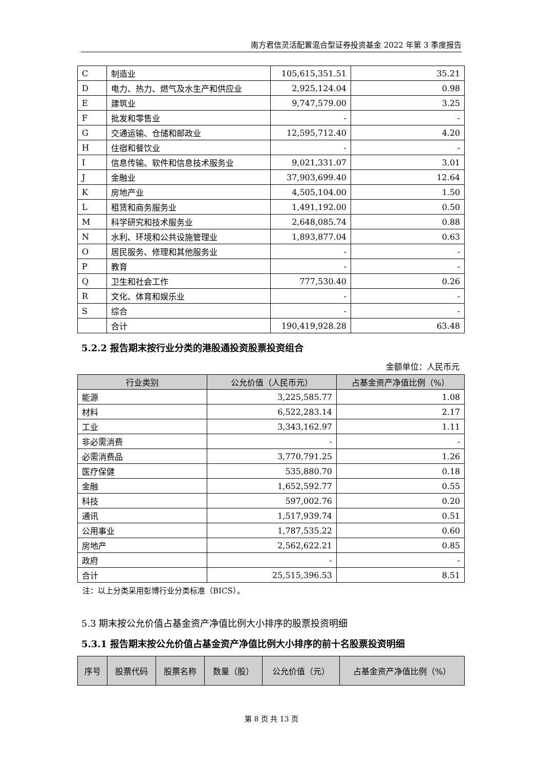南方君信灵活配置混合型证券投资基金 2022 年第 3 季度报告
| C | 制造业 | 105,615,351.51 | 35.21 |
| D | 电力、热力、燃气及水生产和供应业 | 2,925,124.04 | 0.98 |
| E | 建筑业 | 9,747,579.00 | 3.25 |
| F | 批发和零售业 | - | - |
| G | 交通运输、仓储和邮政业 | 12,595,712.40 | 4.20 |
| H | 住宿和餐饮业 | - | - |
| I | 信息传输、软件和信息技术服务业 | 9,021,331.07 | 3.01 |
| J | 金融业 | 37,903,699.40 | 12.64 |
| K | 房地产业 | 4,505,104.00 | 1.50 |
| L | 租赁和商务服务业 | 1,491,192.00 | 0.50 |
| M | 科学研究和技术服务业 | 2,648,085.74 | 0.88 |
| N | 水利、环境和公共设施管理业 | 1,893,877.04 | 0.63 |
| O | 居民服务、修理和其他服务业 | - | - |
| P | 教育 | - | - |
| Q | 卫生和社会工作 | 777,530.40 | 0.26 |
| R | 文化、体育和娱乐业 | - | - |
| S | 综合 | - | - |
| | 合计 | 190,419,928.28 | 63.48 |
5.2.2 报告期末按行业分类的港股通投资股票投资组合
金额单位：人民币元
| 行业类别 | 公允价值（人民币元） | 占基金资产净值比例（%） |
| --- | --- | --- |
| 能源 | 3,225,585.77 | 1.08 |
| 材料 | 6,522,283.14 | 2.17 |
| 工业 | 3,343,162.97 | 1.11 |
| 非必需消费 | - | - |
| 必需消费品 | 3,770,791.25 | 1.26 |
| 医疗保健 | 535,880.70 | 0.18 |
| 金融 | 1,652,592.77 | 0.55 |
| 科技 | 597,002.76 | 0.20 |
| 通讯 | 1,517,939.74 | 0.51 |
| 公用事业 | 1,787,535.22 | 0.60 |
| 房地产 | 2,562,622.21 | 0.85 |
| 政府 | - | - |
| 合计 | 25,515,396.53 | 8.51 |
注：以上分类采用彭博行业分类标准（BICS）。
5.3 期末按公允价值占基金资产净值比例大小排序的股票投资明细
5.3.1 报告期末按公允价值占基金资产净值比例大小排序的前十名股票投资明细
| 序号 | 股票代码 | 股票名称 | 数量（股） | 公允价值（元） | 占基金资产净值比例（%） |
| --- | --- | --- | --- | --- | --- |
第 8 页 共 13 页